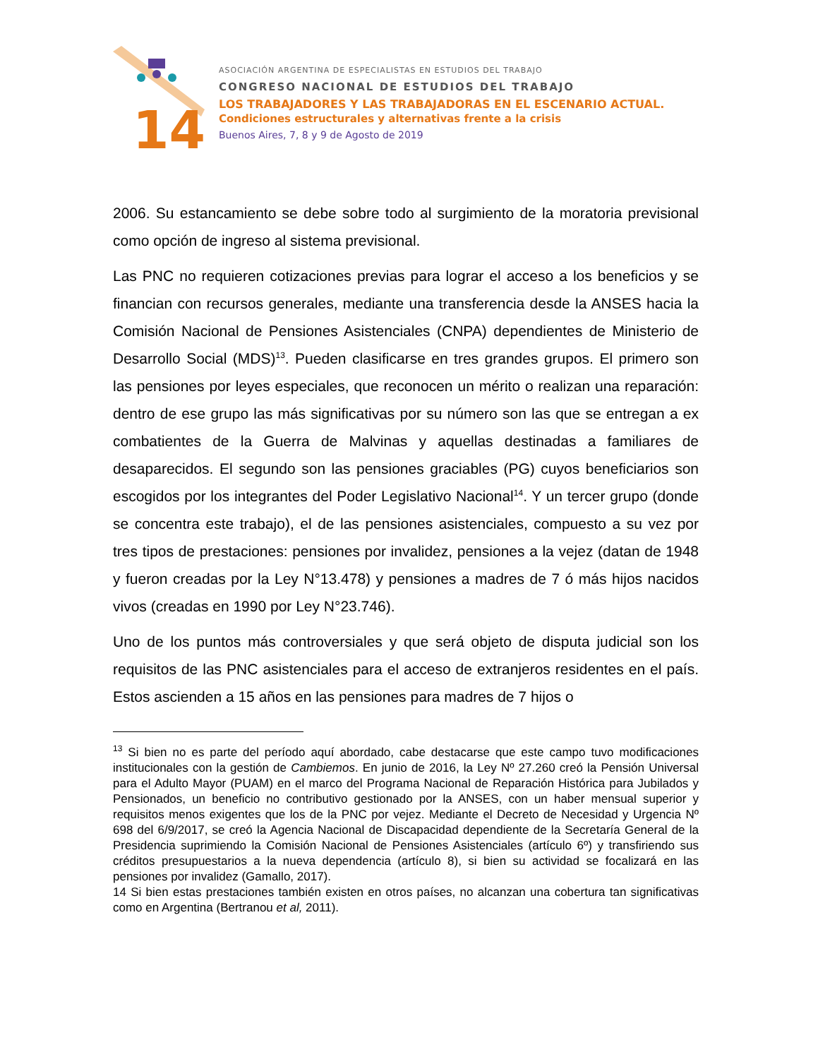14
ASOCIACIÓN ARGENTINA DE ESPECIALISTAS EN ESTUDIOS DEL TRABAJO
CONGRESO NACIONAL DE ESTUDIOS DEL TRABAJO
LOS TRABAJADORES Y LAS TRABAJADORAS EN EL ESCENARIO ACTUAL.
Condiciones estructurales y alternativas frente a la crisis
Buenos Aires, 7, 8 y 9 de Agosto de 2019
2006. Su estancamiento se debe sobre todo al surgimiento de la moratoria previsional como opción de ingreso al sistema previsional.
Las PNC no requieren cotizaciones previas para lograr el acceso a los beneficios y se financian con recursos generales, mediante una transferencia desde la ANSES hacia la Comisión Nacional de Pensiones Asistenciales (CNPA) dependientes de Ministerio de Desarrollo Social (MDS)<sup>13</sup>. Pueden clasificarse en tres grandes grupos. El primero son las pensiones por leyes especiales, que reconocen un mérito o realizan una reparación: dentro de ese grupo las más significativas por su número son las que se entregan a ex combatientes de la Guerra de Malvinas y aquellas destinadas a familiares de desaparecidos. El segundo son las pensiones graciables (PG) cuyos beneficiarios son escogidos por los integrantes del Poder Legislativo Nacional<sup>14</sup>. Y un tercer grupo (donde se concentra este trabajo), el de las pensiones asistenciales, compuesto a su vez por tres tipos de prestaciones: pensiones por invalidez, pensiones a la vejez (datan de 1948 y fueron creadas por la Ley N°13.478) y pensiones a madres de 7 ó más hijos nacidos vivos (creadas en 1990 por Ley N°23.746).
Uno de los puntos más controversiales y que será objeto de disputa judicial son los requisitos de las PNC asistenciales para el acceso de extranjeros residentes en el país. Estos ascienden a 15 años en las pensiones para madres de 7 hijos o
<sup>13</sup> Si bien no es parte del período aquí abordado, cabe destacarse que este campo tuvo modificaciones institucionales con la gestión de Cambiemos. En junio de 2016, la Ley Nº 27.260 creó la Pensión Universal para el Adulto Mayor (PUAM) en el marco del Programa Nacional de Reparación Histórica para Jubilados y Pensionados, un beneficio no contributivo gestionado por la ANSES, con un haber mensual superior y requisitos menos exigentes que los de la PNC por vejez. Mediante el Decreto de Necesidad y Urgencia Nº 698 del 6/9/2017, se creó la Agencia Nacional de Discapacidad dependiente de la Secretaría General de la Presidencia suprimiendo la Comisión Nacional de Pensiones Asistenciales (artículo 6º) y transfiriendo sus créditos presupuestarios a la nueva dependencia (artículo 8), si bien su actividad se focalizará en las pensiones por invalidez (Gamallo, 2017).
14 Si bien estas prestaciones también existen en otros países, no alcanzan una cobertura tan significativas como en Argentina (Bertranou et al, 2011).